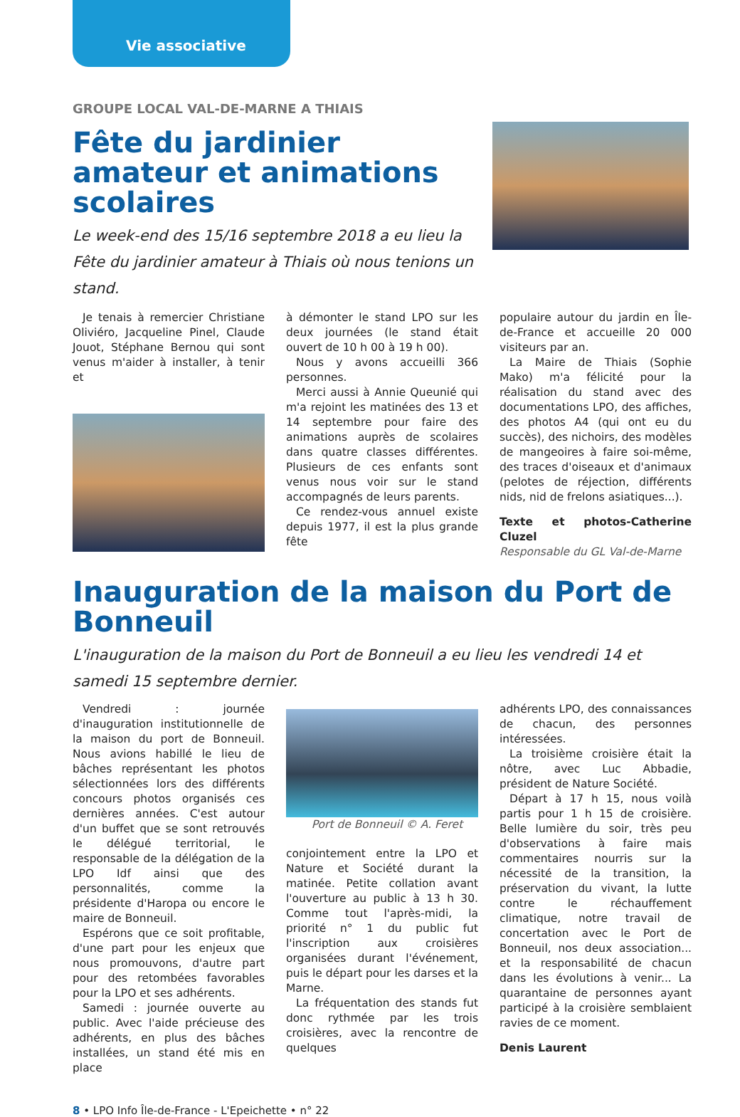Vie associative
GROUPE LOCAL VAL-DE-MARNE A THIAIS
Fête du jardinier amateur et animations scolaires
Le week-end des 15/16 septembre 2018 a eu lieu la Fête du jardinier amateur à Thiais où nous tenions un stand.
Je tenais à remercier Christiane Oliviéro, Jacqueline Pinel, Claude Jouot, Stéphane Bernou qui sont venus m'aider à installer, à tenir et
à démonter le stand LPO sur les deux journées (le stand était ouvert de 10 h 00 à 19 h 00).
Nous y avons accueilli 366 personnes.
Merci aussi à Annie Queunié qui m'a rejoint les matinées des 13 et 14 septembre pour faire des animations auprès de scolaires dans quatre classes différentes. Plusieurs de ces enfants sont venus nous voir sur le stand accompagnés de leurs parents.
Ce rendez-vous annuel existe depuis 1977, il est la plus grande fête
populaire autour du jardin en Île-de-France et accueille 20 000 visiteurs par an.
La Maire de Thiais (Sophie Mako) m'a félicité pour la réalisation du stand avec des documentations LPO, des affiches, des photos A4 (qui ont eu du succès), des nichoirs, des modèles de mangeoires à faire soi-même, des traces d'oiseaux et d'animaux (pelotes de réjection, différents nids, nid de frelons asiatiques...).
Texte et photos-Catherine Cluzel
Responsable du GL Val-de-Marne
Inauguration de la maison du Port de Bonneuil
L'inauguration de la maison du Port de Bonneuil a eu lieu les vendredi 14 et samedi 15 septembre dernier.
Vendredi : journée d'inauguration institutionnelle de la maison du port de Bonneuil. Nous avions habillé le lieu de bâches représentant les photos sélectionnées lors des différents concours photos organisés ces dernières années. C'est autour d'un buffet que se sont retrouvés le délégué territorial, le responsable de la délégation de la LPO Idf ainsi que des personnalités, comme la présidente d'Haropa ou encore le maire de Bonneuil.
Espérons que ce soit profitable, d'une part pour les enjeux que nous promouvons, d'autre part pour des retombées favorables pour la LPO et ses adhérents.
Samedi : journée ouverte au public. Avec l'aide précieuse des adhérents, en plus des bâches installées, un stand été mis en place
Port de Bonneuil © A. Feret
conjointement entre la LPO et Nature et Société durant la matinée. Petite collation avant l'ouverture au public à 13 h 30. Comme tout l'après-midi, la priorité n° 1 du public fut l'inscription aux croisières organisées durant l'événement, puis le départ pour les darses et la Marne.
La fréquentation des stands fut donc rythmée par les trois croisières, avec la rencontre de quelques
adhérents LPO, des connaissances de chacun, des personnes intéressées.
La troisième croisière était la nôtre, avec Luc Abbadie, président de Nature Société.
Départ à 17 h 15, nous voilà partis pour 1 h 15 de croisière. Belle lumière du soir, très peu d'observations à faire mais commentaires nourris sur la nécessité de la transition, la préservation du vivant, la lutte contre le réchauffement climatique, notre travail de concertation avec le Port de Bonneuil, nos deux association... et la responsabilité de chacun dans les évolutions à venir... La quarantaine de personnes ayant participé à la croisière semblaient ravies de ce moment.
Denis Laurent
8 • LPO Info Île-de-France - L'Epeichette • n° 22